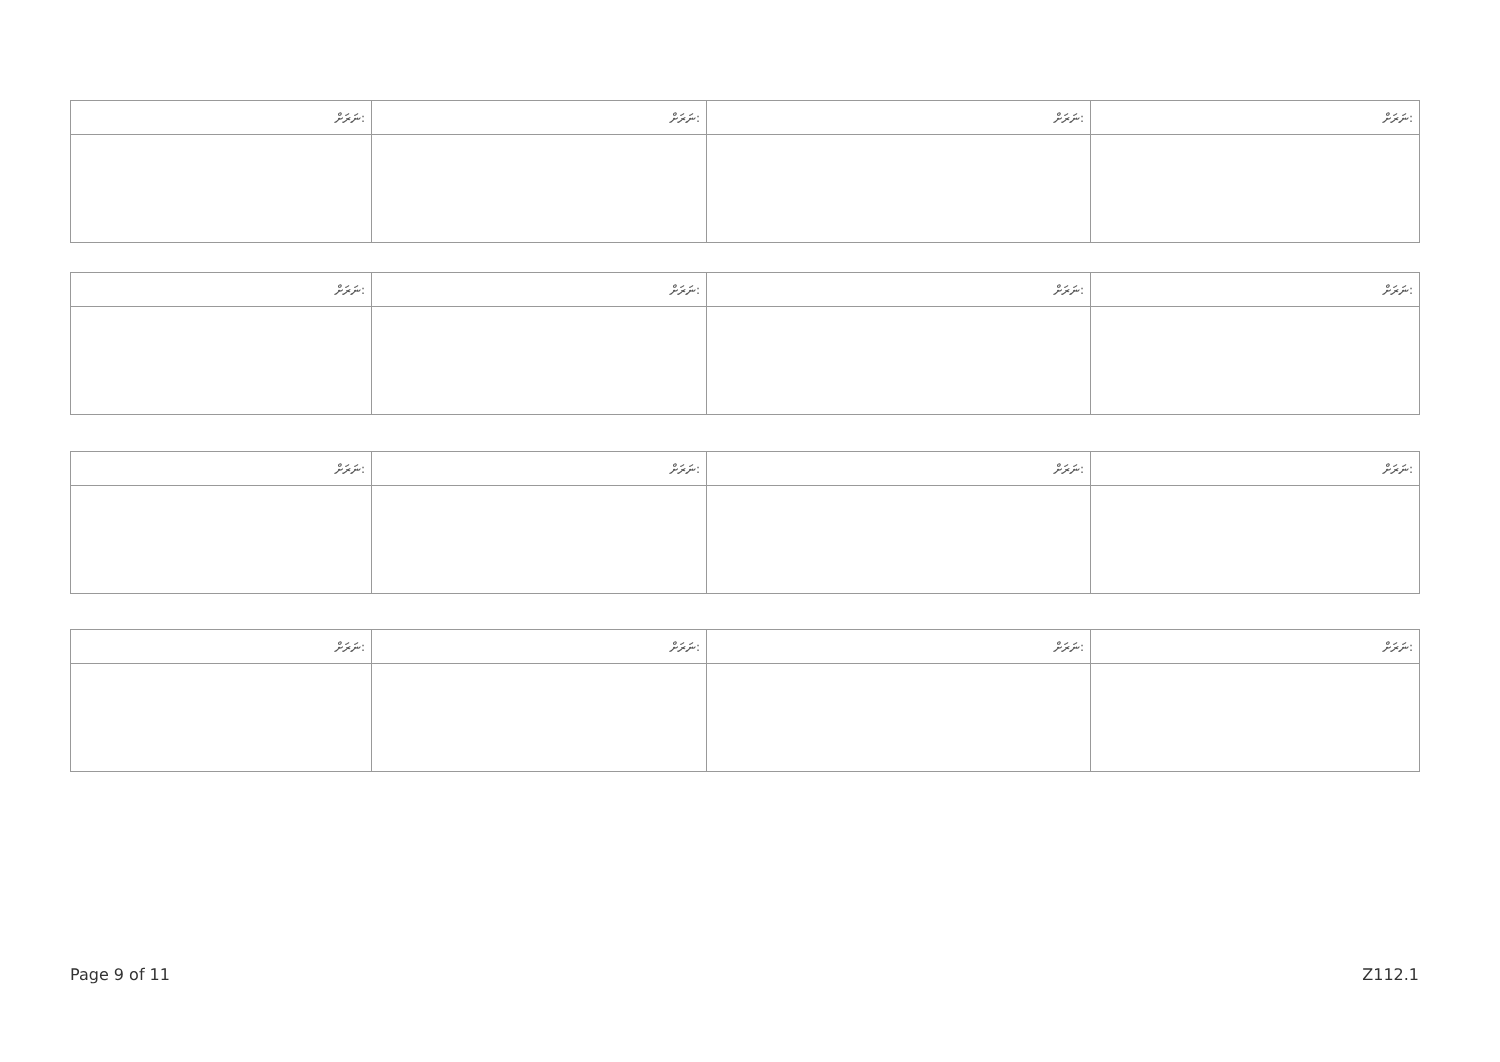| ނަރަށް: | ނަރަށް: | ނަރަށް: | ނަރަށް: |
| ނަރަށް: | ނަރަށް: | ނަރަށް: | ނަރަށް: |
| ނަރަށް: | ނަރަށް: | ނަރަށް: | ނަރަށް: |
| ނަރަށް: | ނަރަށް: | ނަރަށް: | ނަރަށް: |
Page 9 of 11 Z112.1